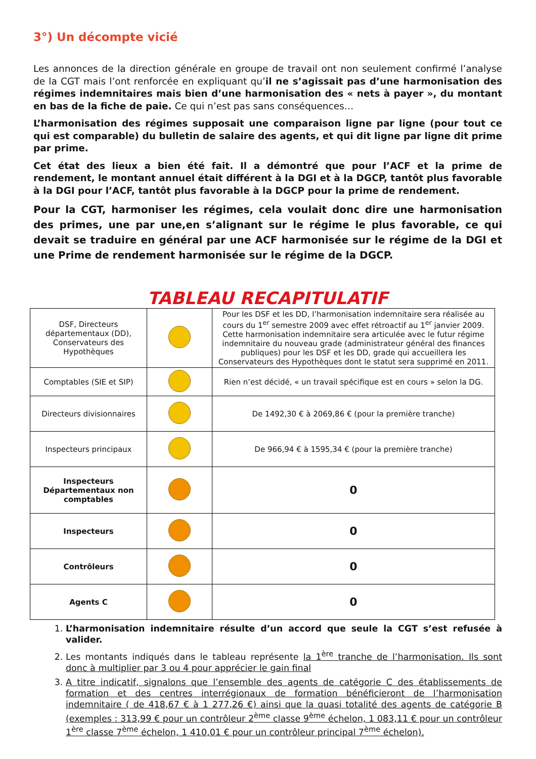3°) Un décompte vicié
Les annonces de la direction générale en groupe de travail ont non seulement confirmé l’analyse de la CGT mais l’ont renforcée en expliquant qu’il ne s’agissait pas d’une harmonisation des régimes indemnitaires mais bien d’une harmonisation des « nets à payer », du montant en bas de la fiche de paie. Ce qui n’est pas sans conséquences…
L’harmonisation des régimes supposait une comparaison ligne par ligne (pour tout ce qui est comparable) du bulletin de salaire des agents, et qui dit ligne par ligne dit prime par prime.
Cet état des lieux a bien été fait. Il a démontré que pour l’ACF et la prime de rendement, le montant annuel était différent à la DGI et à la DGCP, tantôt plus favorable à la DGI pour l’ACF, tantôt plus favorable à la DGCP pour la prime de rendement.
Pour la CGT, harmoniser les régimes, cela voulait donc dire une harmonisation des primes, une par une,en s’alignant sur le régime le plus favorable, ce qui devait se traduire en général par une ACF harmonisée sur le régime de la DGI et une Prime de rendement harmonisée sur le régime de la DGCP.
TABLEAU RECAPITULATIF
| DSF, Directeurs départementaux (DD), Conservateurs des Hypothèques | | Pour les DSF et les DD, l’harmonisation indemnitaire sera réalisée au cours du 1<sup>er</sup> semestre 2009 avec effet rétroactif au 1<sup>er</sup> janvier 2009. Cette harmonisation indemnitaire sera articulée avec le futur régime indemnitaire du nouveau grade (administrateur général des finances publiques) pour les DSF et les DD, grade qui accueillera les Conservateurs des Hypothèques dont le statut sera supprimé en 2011. |
| Comptables (SIE et SIP) | | Rien n’est décidé, « un travail spécifique est en cours » selon la DG. |
| Directeurs divisionnaires | | De 1492,30 € à 2069,86 € (pour la première tranche) |
| Inspecteurs principaux | | De 966,94 € à 1595,34 € (pour la première tranche) |
| Inspecteurs Départementaux non comptables | | 0 |
| Inspecteurs | | 0 |
| Contrôleurs | | 0 |
| Agents C | | 0 |
1. L’harmonisation indemnitaire résulte d’un accord que seule la CGT s’est refusée à valider.
2. Les montants indiqués dans le tableau représente la 1<sup>ère</sup> tranche de l’harmonisation. Ils sont donc à multiplier par 3 ou 4 pour apprécier le gain final
3. A titre indicatif, signalons que l’ensemble des agents de catégorie C des établissements de formation et des centres interrégionaux de formation bénéficieront de l’harmonisation indemnitaire ( de 418,67 € à 1 277,26 €) ainsi que la quasi totalité des agents de catégorie B (exemples : 313,99 € pour un contrôleur 2<sup>ème</sup> classe 9<sup>ème</sup> échelon, 1 083,11 € pour un contrôleur 1<sup>ère</sup> classe 7<sup>ème</sup> échelon, 1 410,01 € pour un contrôleur principal 7<sup>ème</sup> échelon).